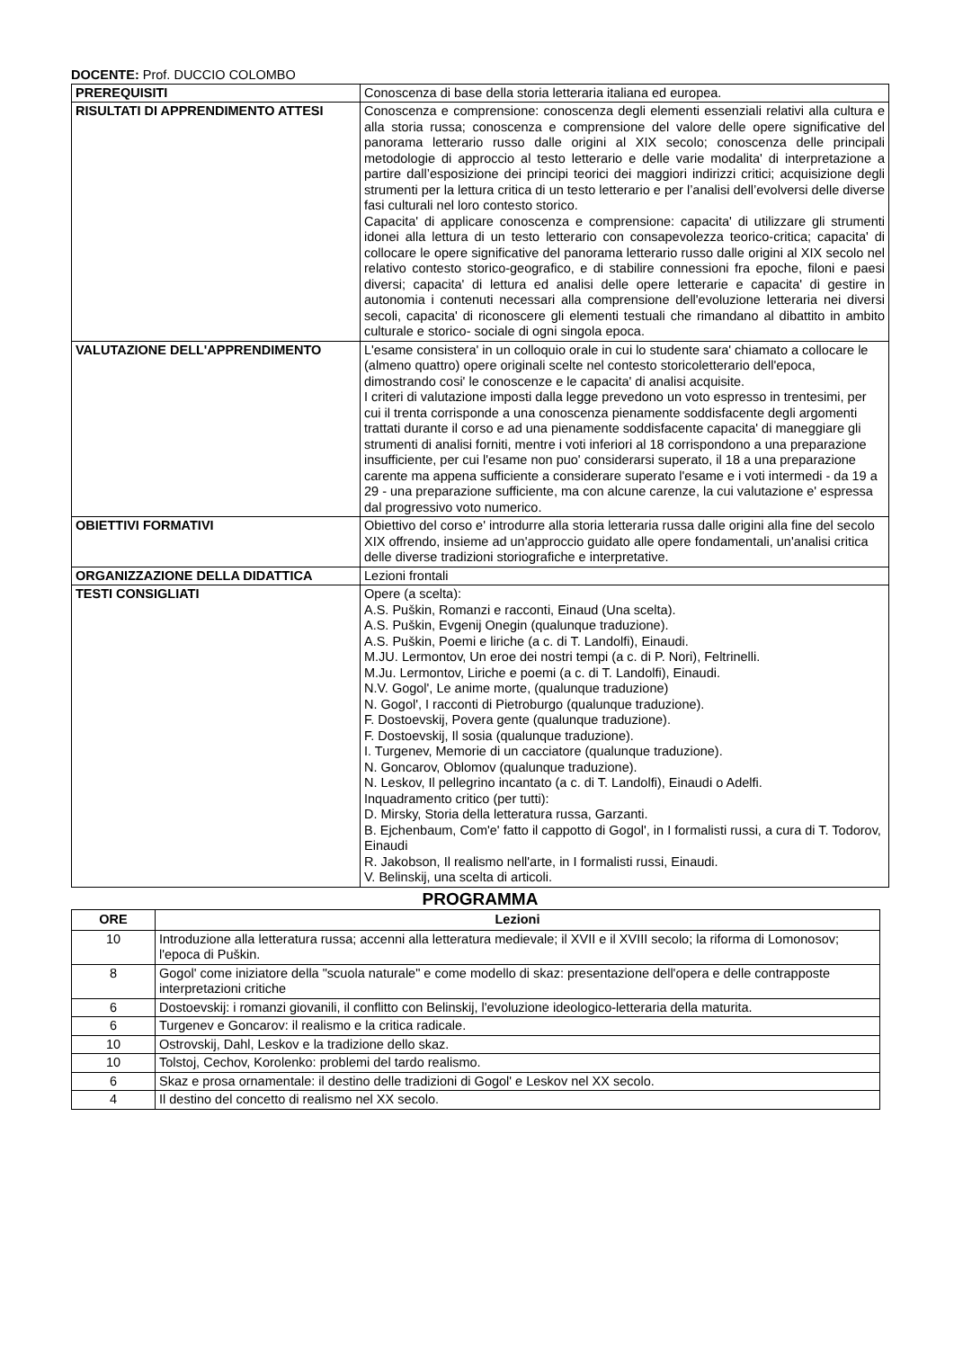DOCENTE: Prof. DUCCIO COLOMBO
| PREREQUISITI | Conoscenza di base della storia letteraria italiana ed europea. |
| RISULTATI DI APPRENDIMENTO ATTESI | Conoscenza e comprensione: conoscenza degli elementi essenziali relativi alla cultura e alla storia russa; conoscenza e comprensione del valore delle opere significative del panorama letterario russo dalle origini al XIX secolo; conoscenza delle principali metodologie di approccio al testo letterario e delle varie modalita' di interpretazione a partire dall’esposizione dei principi teorici dei maggiori indirizzi critici; acquisizione degli strumenti per la lettura critica di un testo letterario e per l’analisi dell’evolversi delle diverse fasi culturali nel loro contesto storico. Capacita' di applicare conoscenza e comprensione: capacita' di utilizzare gli strumenti idonei alla lettura di un testo letterario con consapevolezza teorico-critica; capacita' di collocare le opere significative del panorama letterario russo dalle origini al XIX secolo nel relativo contesto storico-geografico, e di stabilire connessioni fra epoche, filoni e paesi diversi; capacita' di lettura ed analisi delle opere letterarie e capacita' di gestire in autonomia i contenuti necessari alla comprensione dell'evoluzione letteraria nei diversi secoli, capacita' di riconoscere gli elementi testuali che rimandano al dibattito in ambito culturale e storico- sociale di ogni singola epoca. |
| VALUTAZIONE DELL'APPRENDIMENTO | L'esame consistera' in un colloquio orale in cui lo studente sara' chiamato a collocare le (almeno quattro) opere originali scelte nel contesto storicoletterario dell'epoca, dimostrando cosi' le conoscenze e le capacita' di analisi acquisite. I criteri di valutazione imposti dalla legge prevedono un voto espresso in trentesimi, per cui il trenta corrisponde a una conoscenza pienamente soddisfacente degli argomenti trattati durante il corso e ad una pienamente soddisfacente capacita' di maneggiare gli strumenti di analisi forniti, mentre i voti inferiori al 18 corrispondono a una preparazione insufficiente, per cui l'esame non puo' considerarsi superato, il 18 a una preparazione carente ma appena sufficiente a considerare superato l'esame e i voti intermedi - da 19 a 29 - una preparazione sufficiente, ma con alcune carenze, la cui valutazione e' espressa dal progressivo voto numerico. |
| OBIETTIVI FORMATIVI | Obiettivo del corso e' introdurre alla storia letteraria russa dalle origini alla fine del secolo XIX offrendo, insieme ad un'approccio guidato alle opere fondamentali, un'analisi critica delle diverse tradizioni storiografiche e interpretative. |
| ORGANIZZAZIONE DELLA DIDATTICA | Lezioni frontali |
| TESTI CONSIGLIATI | Opere (a scelta): A.S. Puškin, Romanzi e racconti, Einaud (Una scelta). A.S. Puškin, Evgenij Onegin (qualunque traduzione). A.S. Puškin, Poemi e liriche (a c. di T. Landolfi), Einaudi. M.JU. Lermontov, Un eroe dei nostri tempi (a c. di P. Nori), Feltrinelli. M.Ju. Lermontov, Liriche e poemi (a c. di T. Landolfi), Einaudi. N.V. Gogol', Le anime morte, (qualunque traduzione) N. Gogol', I racconti di Pietroburgo (qualunque traduzione). F. Dostoevskij, Povera gente (qualunque traduzione). F. Dostoevskij, Il sosia (qualunque traduzione). I. Turgenev, Memorie di un cacciatore (qualunque traduzione). N. Goncarov, Oblomov (qualunque traduzione). N. Leskov, Il pellegrino incantato (a c. di T. Landolfi), Einaudi o Adelfi. Inquadramento critico (per tutti): D. Mirsky, Storia della letteratura russa, Garzanti. B. Ejchenbaum, Com'e' fatto il cappotto di Gogol', in I formalisti russi, a cura di T. Todorov, Einaudi R. Jakobson, Il realismo nell'arte, in I formalisti russi, Einaudi. V. Belinskij, una scelta di articoli. |
PROGRAMMA
| ORE | Lezioni |
| --- | --- |
| 10 | Introduzione alla letteratura russa; accenni alla letteratura medievale; il XVII e il XVIII secolo; la riforma di Lomonosov; l'epoca di Puškin. |
| 8 | Gogol' come iniziatore della "scuola naturale" e come modello di skaz: presentazione dell'opera e delle contrapposte interpretazioni critiche |
| 6 | Dostoevskij: i romanzi giovanili, il conflitto con Belinskij, l'evoluzione ideologico-letteraria della maturita. |
| 6 | Turgenev e Goncarov: il realismo e la critica radicale. |
| 10 | Ostrovskij, Dahl, Leskov e la tradizione dello skaz. |
| 10 | Tolstoj, Cechov, Korolenko: problemi del tardo realismo. |
| 6 | Skaz e prosa ornamentale: il destino delle tradizioni di Gogol' e Leskov nel XX secolo. |
| 4 | Il destino del concetto di realismo nel XX secolo. |